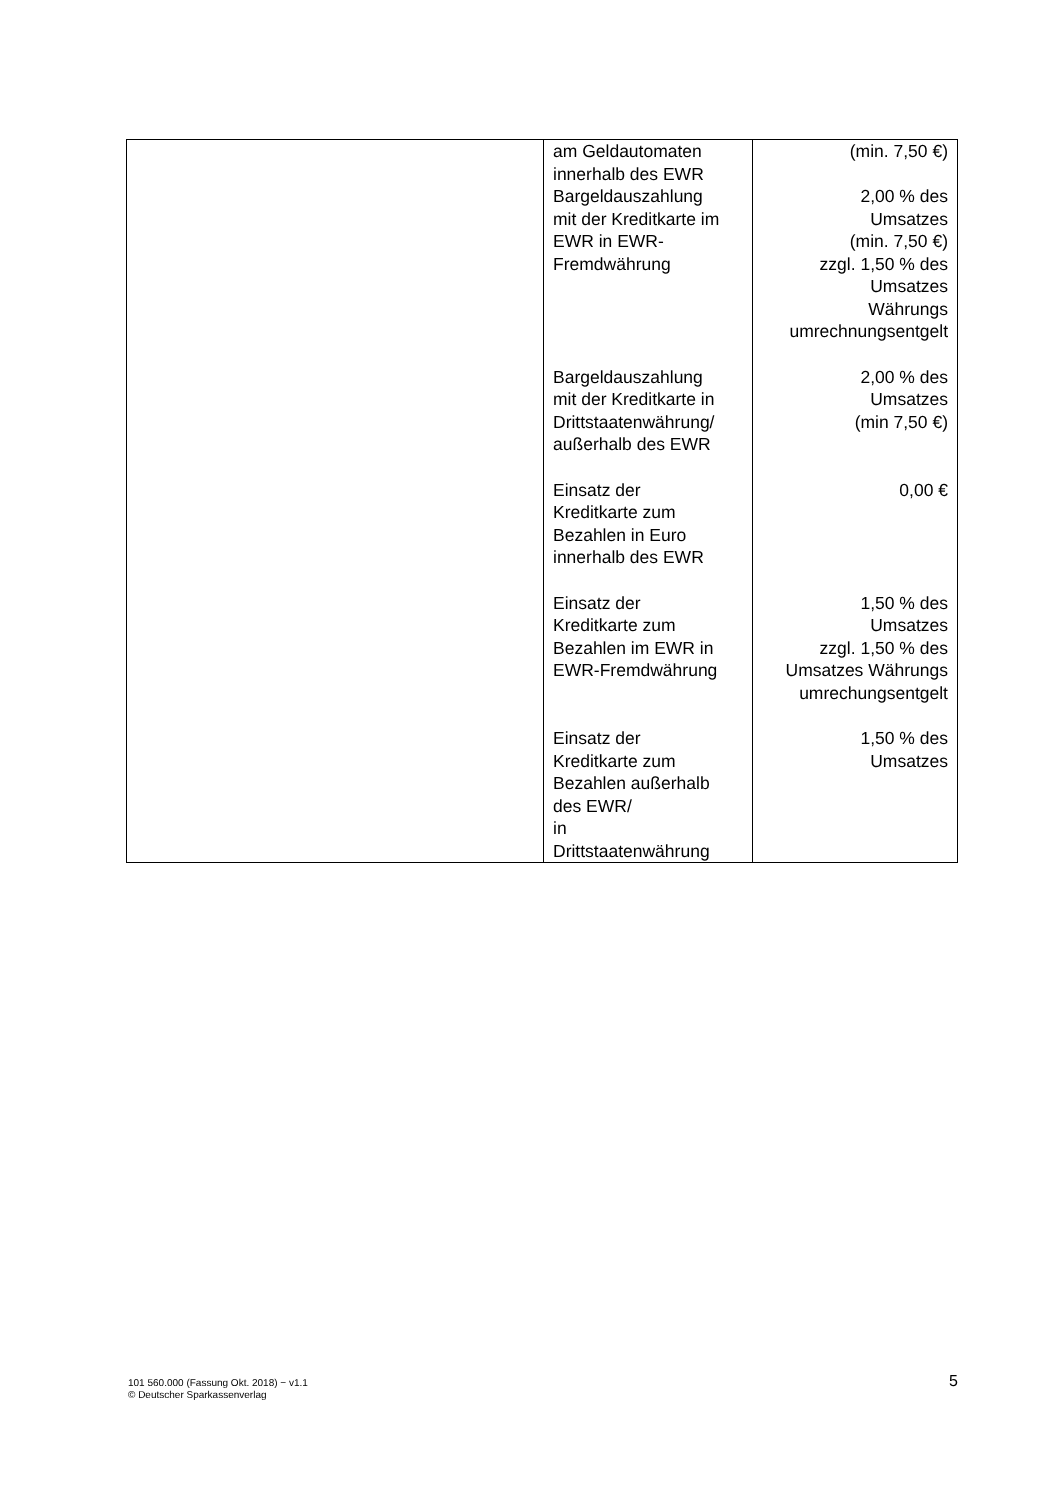| | am Geldautomaten innerhalb des EWR Bargeldauszahlung mit der Kreditkarte im EWR in EWR- Fremdwährung Bargeldauszahlung mit der Kreditkarte in Drittstaatenwährung/ außerhalb des EWR Einsatz der Kreditkarte zum Bezahlen in Euro innerhalb des EWR Einsatz der Kreditkarte zum Bezahlen im EWR in EWR-Fremdwährung Einsatz der Kreditkarte zum Bezahlen außerhalb des EWR/ in Drittstaatenwährung | (min. 7,50 €) 2,00 % des Umsatzes (min. 7,50 €) zzgl. 1,50 % des Umsatzes Währungs umrechnungsentgelt 2,00 % des Umsatzes (min 7,50 €) 0,00 € 1,50 % des Umsatzes zzgl. 1,50 % des Umsatzes Währungs umrechungsentgelt 1,50 % des Umsatzes |
101 560.000 (Fassung Okt. 2018) − v1.1
© Deutscher Sparkassenverlag
5